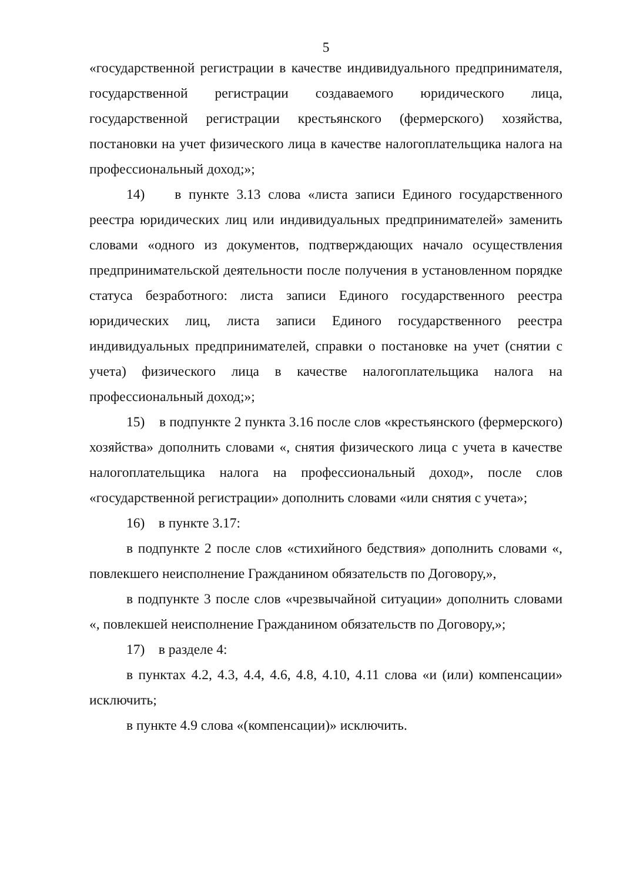5
«государственной регистрации в качестве индивидуального предпринимателя, государственной регистрации создаваемого юридического лица, государственной регистрации крестьянского (фермерского) хозяйства, постановки на учет физического лица в качестве налогоплательщика налога на профессиональный доход;»;
14) в пункте 3.13 слова «листа записи Единого государственного реестра юридических лиц или индивидуальных предпринимателей» заменить словами «одного из документов, подтверждающих начало осуществления предпринимательской деятельности после получения в установленном порядке статуса безработного: листа записи Единого государственного реестра юридических лиц, листа записи Единого государственного реестра индивидуальных предпринимателей, справки о постановке на учет (снятии с учета) физического лица в качестве налогоплательщика налога на профессиональный доход;»;
15) в подпункте 2 пункта 3.16 после слов «крестьянского (фермерского) хозяйства» дополнить словами «, снятия физического лица с учета в качестве налогоплательщика налога на профессиональный доход», после слов «государственной регистрации» дополнить словами «или снятия с учета»;
16) в пункте 3.17:
в подпункте 2 после слов «стихийного бедствия» дополнить словами «, повлекшего неисполнение Гражданином обязательств по Договору,»,
в подпункте 3 после слов «чрезвычайной ситуации» дополнить словами «, повлекшей неисполнение Гражданином обязательств по Договору,»;
17) в разделе 4:
в пунктах 4.2, 4.3, 4.4, 4.6, 4.8, 4.10, 4.11 слова «и (или) компенсации» исключить;
в пункте 4.9 слова «(компенсации)» исключить.